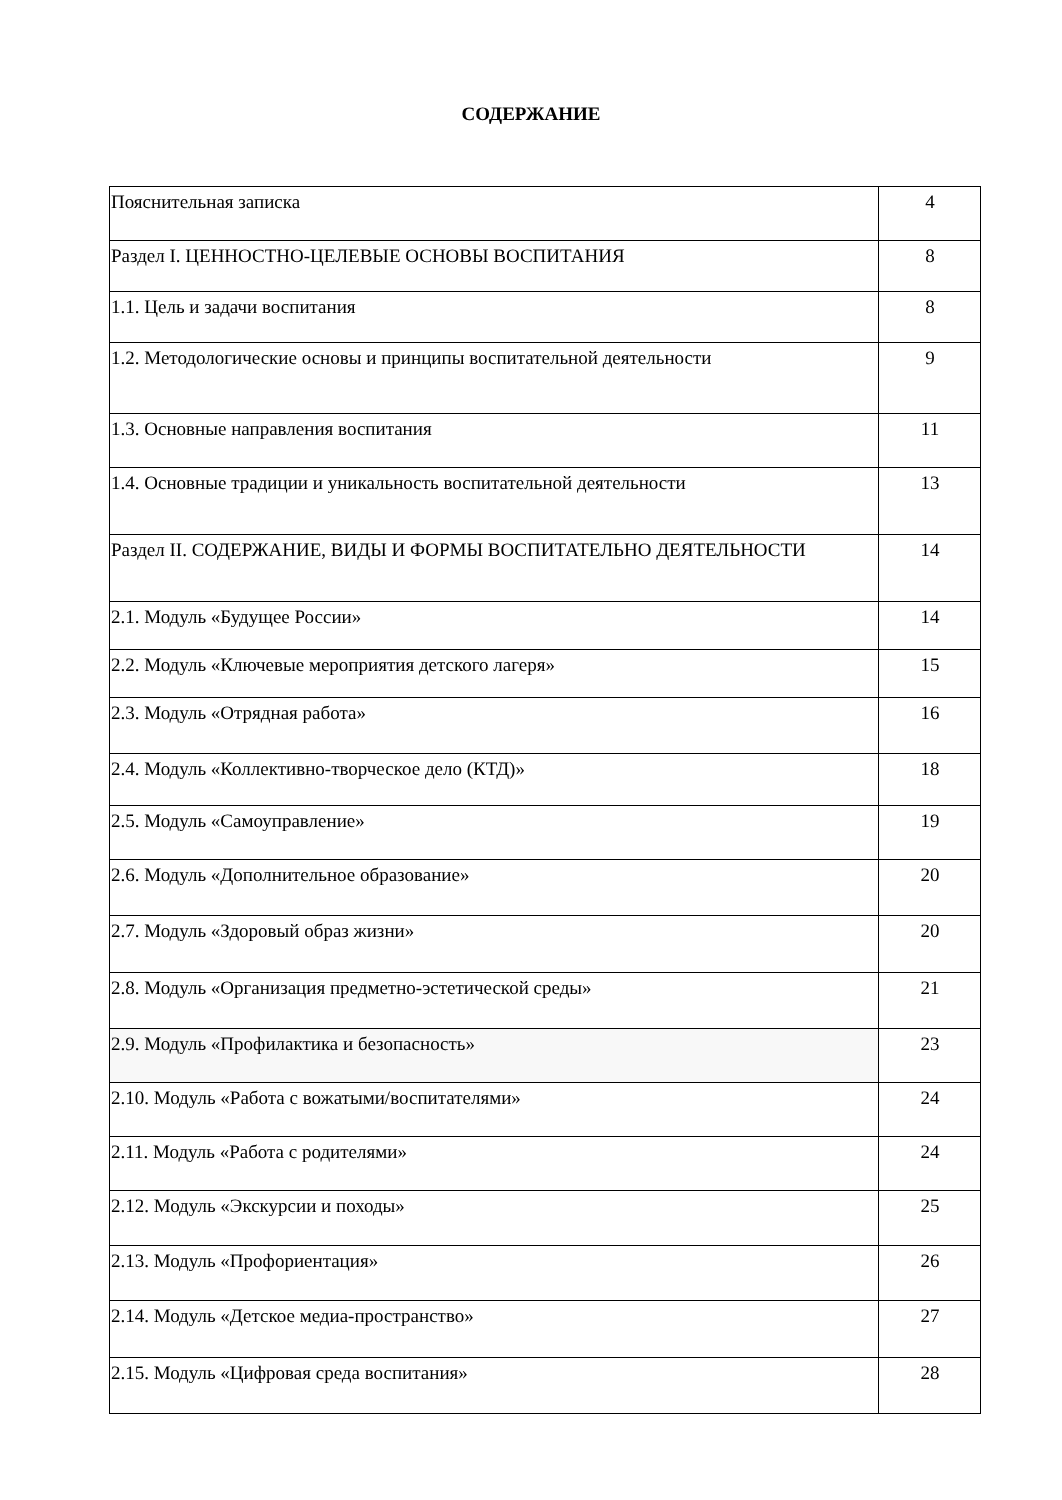СОДЕРЖАНИЕ
| Пояснительная записка | 4 |
| Раздел I. ЦЕННОСТНО-ЦЕЛЕВЫЕ ОСНОВЫ ВОСПИТАНИЯ | 8 |
| 1.1. Цель и задачи воспитания | 8 |
| 1.2. Методологические основы и принципы воспитательной деятельности | 9 |
| 1.3. Основные направления воспитания | 11 |
| 1.4. Основные традиции и уникальность воспитательной деятельности | 13 |
| Раздел II. СОДЕРЖАНИЕ, ВИДЫ И ФОРМЫ ВОСПИТАТЕЛЬНО ДЕЯТЕЛЬНОСТИ | 14 |
| 2.1. Модуль «Будущее России» | 14 |
| 2.2. Модуль «Ключевые мероприятия детского лагеря» | 15 |
| 2.3. Модуль «Отрядная работа» | 16 |
| 2.4. Модуль «Коллективно-творческое дело (КТД)» | 18 |
| 2.5. Модуль «Самоуправление» | 19 |
| 2.6. Модуль «Дополнительное образование» | 20 |
| 2.7. Модуль «Здоровый образ жизни» | 20 |
| 2.8. Модуль «Организация предметно-эстетической среды» | 21 |
| 2.9. Модуль «Профилактика и безопасность» | 23 |
| 2.10. Модуль «Работа с вожатыми/воспитателями» | 24 |
| 2.11. Модуль «Работа с родителями» | 24 |
| 2.12. Модуль «Экскурсии и походы» | 25 |
| 2.13. Модуль «Профориентация» | 26 |
| 2.14. Модуль «Детское медиа-пространство» | 27 |
| 2.15. Модуль «Цифровая среда воспитания» | 28 |